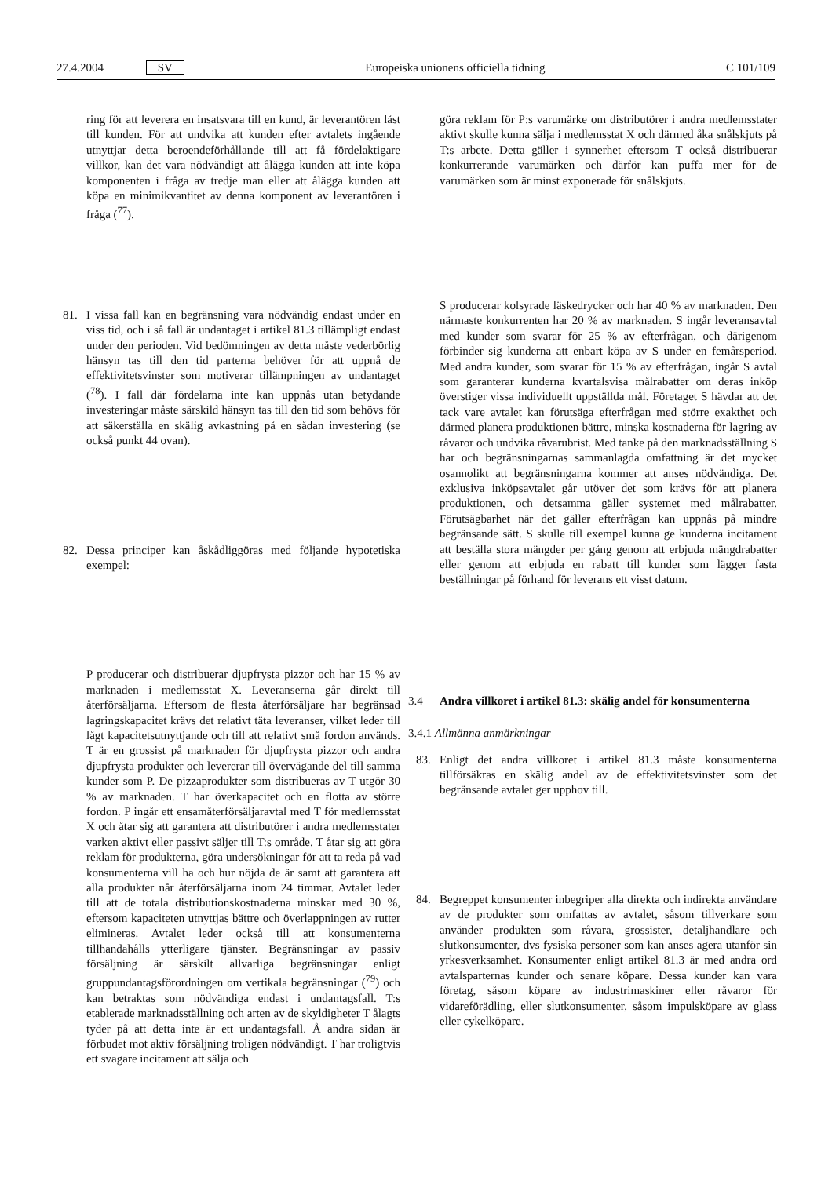27.4.2004 SV Europeiska unionens officiella tidning C 101/109
ring för att leverera en insatsvara till en kund, är leverantören låst till kunden. För att undvika att kunden efter avtalets ingående utnyttjar detta beroendeförhållande till att få fördelaktigare villkor, kan det vara nödvändigt att ålägga kunden att inte köpa komponenten i fråga av tredje man eller att ålägga kunden att köpa en minimikvantitet av denna komponent av leverantören i fråga (<sup>77</sup>).
81. I vissa fall kan en begränsning vara nödvändig endast under en viss tid, och i så fall är undantaget i artikel 81.3 tillämpligt endast under den perioden. Vid bedömningen av detta måste vederbörlig hänsyn tas till den tid parterna behöver för att uppnå de effektivitetsvinster som motiverar tillämpningen av undantaget (<sup>78</sup>). I fall där fördelarna inte kan uppnås utan betydande investeringar måste särskild hänsyn tas till den tid som behövs för att säkerställa en skälig avkastning på en sådan investering (se också punkt 44 ovan).
82. Dessa principer kan åskådliggöras med följande hypotetiska exempel:
P producerar och distribuerar djupfrysta pizzor och har 15 % av marknaden i medlemsstat X. Leveranserna går direkt till återförsäljarna. Eftersom de flesta återförsäljare har begränsad lagringskapacitet krävs det relativt täta leveranser, vilket leder till lågt kapacitetsutnyttjande och till att relativt små fordon används. T är en grossist på marknaden för djupfrysta pizzor och andra djupfrysta produkter och levererar till övervägande del till samma kunder som P. De pizzaprodukter som distribueras av T utgör 30 % av marknaden. T har överkapacitet och en flotta av större fordon. P ingår ett ensamåterförsäljaravtal med T för medlemsstat X och åtar sig att garantera att distributörer i andra medlemsstater varken aktivt eller passivt säljer till T:s område. T åtar sig att göra reklam för produkterna, göra undersökningar för att ta reda på vad konsumenterna vill ha och hur nöjda de är samt att garantera att alla produkter når återförsäljarna inom 24 timmar. Avtalet leder till att de totala distributionskostnaderna minskar med 30 %, eftersom kapaciteten utnyttjas bättre och överlappningen av rutter elimineras. Avtalet leder också till att konsumenterna tillhandahålls ytterligare tjänster. Begränsningar av passiv försäljning är särskilt allvarliga begränsningar enligt gruppundantagsförordningen om vertikala begränsningar (<sup>79</sup>) och kan betraktas som nödvändiga endast i undantagsfall. T:s etablerade marknadsställning och arten av de skyldigheter T ålagts tyder på att detta inte är ett undantagsfall. Å andra sidan är förbudet mot aktiv försäljning troligen nödvändigt. T har troligtvis ett svagare incitament att sälja och
göra reklam för P:s varumärke om distributörer i andra medlemsstater aktivt skulle kunna sälja i medlemsstat X och därmed åka snålskjuts på T:s arbete. Detta gäller i synnerhet eftersom T också distribuerar konkurrerande varumärken och därför kan puffa mer för de varumärken som är minst exponerade för snålskjuts.
S producerar kolsyrade läskedrycker och har 40 % av marknaden. Den närmaste konkurrenten har 20 % av marknaden. S ingår leveransavtal med kunder som svarar för 25 % av efterfrågan, och därigenom förbinder sig kunderna att enbart köpa av S under en femårsperiod. Med andra kunder, som svarar för 15 % av efterfrågan, ingår S avtal som garanterar kunderna kvartalsvisa målrabatter om deras inköp överstiger vissa individuellt uppställda mål. Företaget S hävdar att det tack vare avtalet kan förutsäga efterfrågan med större exakthet och därmed planera produktionen bättre, minska kostnaderna för lagring av råvaror och undvika råvarubrist. Med tanke på den marknadsställning S har och begränsningarnas sammanlagda omfattning är det mycket osannolikt att begränsningarna kommer att anses nödvändiga. Det exklusiva inköpsavtalet går utöver det som krävs för att planera produktionen, och detsamma gäller systemet med målrabatter. Förutsägbarhet när det gäller efterfrågan kan uppnås på mindre begränsande sätt. S skulle till exempel kunna ge kunderna incitament att beställa stora mängder per gång genom att erbjuda mängdrabatter eller genom att erbjuda en rabatt till kunder som lägger fasta beställningar på förhand för leverans ett visst datum.
3.4 Andra villkoret i artikel 81.3: skälig andel för konsumenterna
3.4.1 Allmänna anmärkningar
83. Enligt det andra villkoret i artikel 81.3 måste konsumenterna tillförsäkras en skälig andel av de effektivitetsvinster som det begränsande avtalet ger upphov till.
84. Begreppet konsumenter inbegriper alla direkta och indirekta användare av de produkter som omfattas av avtalet, såsom tillverkare som använder produkten som råvara, grossister, detaljhandlare och slutkonsumenter, dvs fysiska personer som kan anses agera utanför sin yrkesverksamhet. Konsumenter enligt artikel 81.3 är med andra ord avtalsparternas kunder och senare köpare. Dessa kunder kan vara företag, såsom köpare av industrimaskiner eller råvaror för vidareförädling, eller slutkonsumenter, såsom impulsköpare av glass eller cykelköpare.